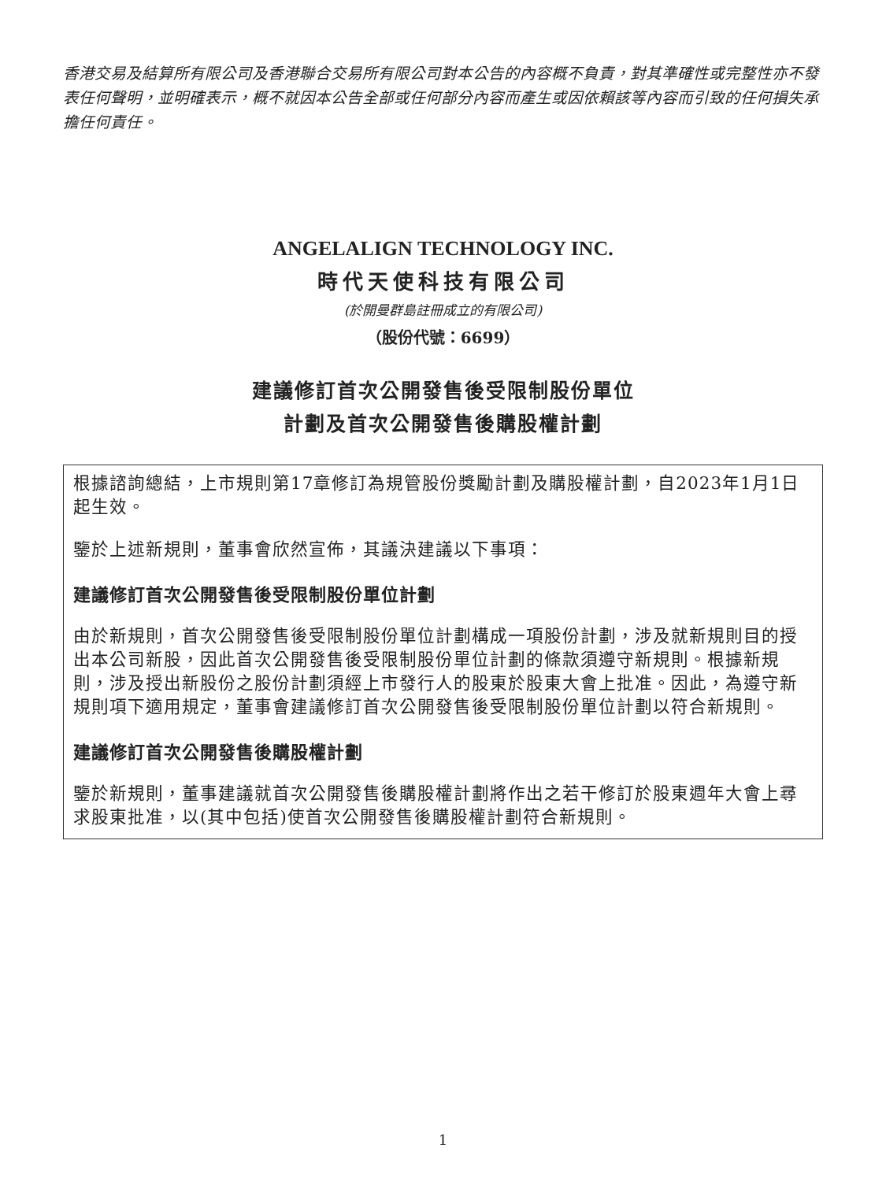香港交易及結算所有限公司及香港聯合交易所有限公司對本公告的內容概不負責，對其準確性或完整性亦不發表任何聲明，並明確表示，概不就因本公告全部或任何部分內容而產生或因依賴該等內容而引致的任何損失承擔任何責任。
ANGELALIGN TECHNOLOGY INC.
時代天使科技有限公司
(於開曼群島註冊成立的有限公司)
（股份代號：6699）
建議修訂首次公開發售後受限制股份單位
計劃及首次公開發售後購股權計劃
根據諮詢總結，上市規則第17章修訂為規管股份獎勵計劃及購股權計劃，自2023年1月1日起生效。
鑒於上述新規則，董事會欣然宣佈，其議決建議以下事項：
建議修訂首次公開發售後受限制股份單位計劃
由於新規則，首次公開發售後受限制股份單位計劃構成一項股份計劃，涉及就新規則目的授出本公司新股，因此首次公開發售後受限制股份單位計劃的條款須遵守新規則。根據新規則，涉及授出新股份之股份計劃須經上市發行人的股東於股東大會上批准。因此，為遵守新規則項下適用規定，董事會建議修訂首次公開發售後受限制股份單位計劃以符合新規則。
建議修訂首次公開發售後購股權計劃
鑒於新規則，董事建議就首次公開發售後購股權計劃將作出之若干修訂於股東週年大會上尋求股東批准，以(其中包括)使首次公開發售後購股權計劃符合新規則。
1